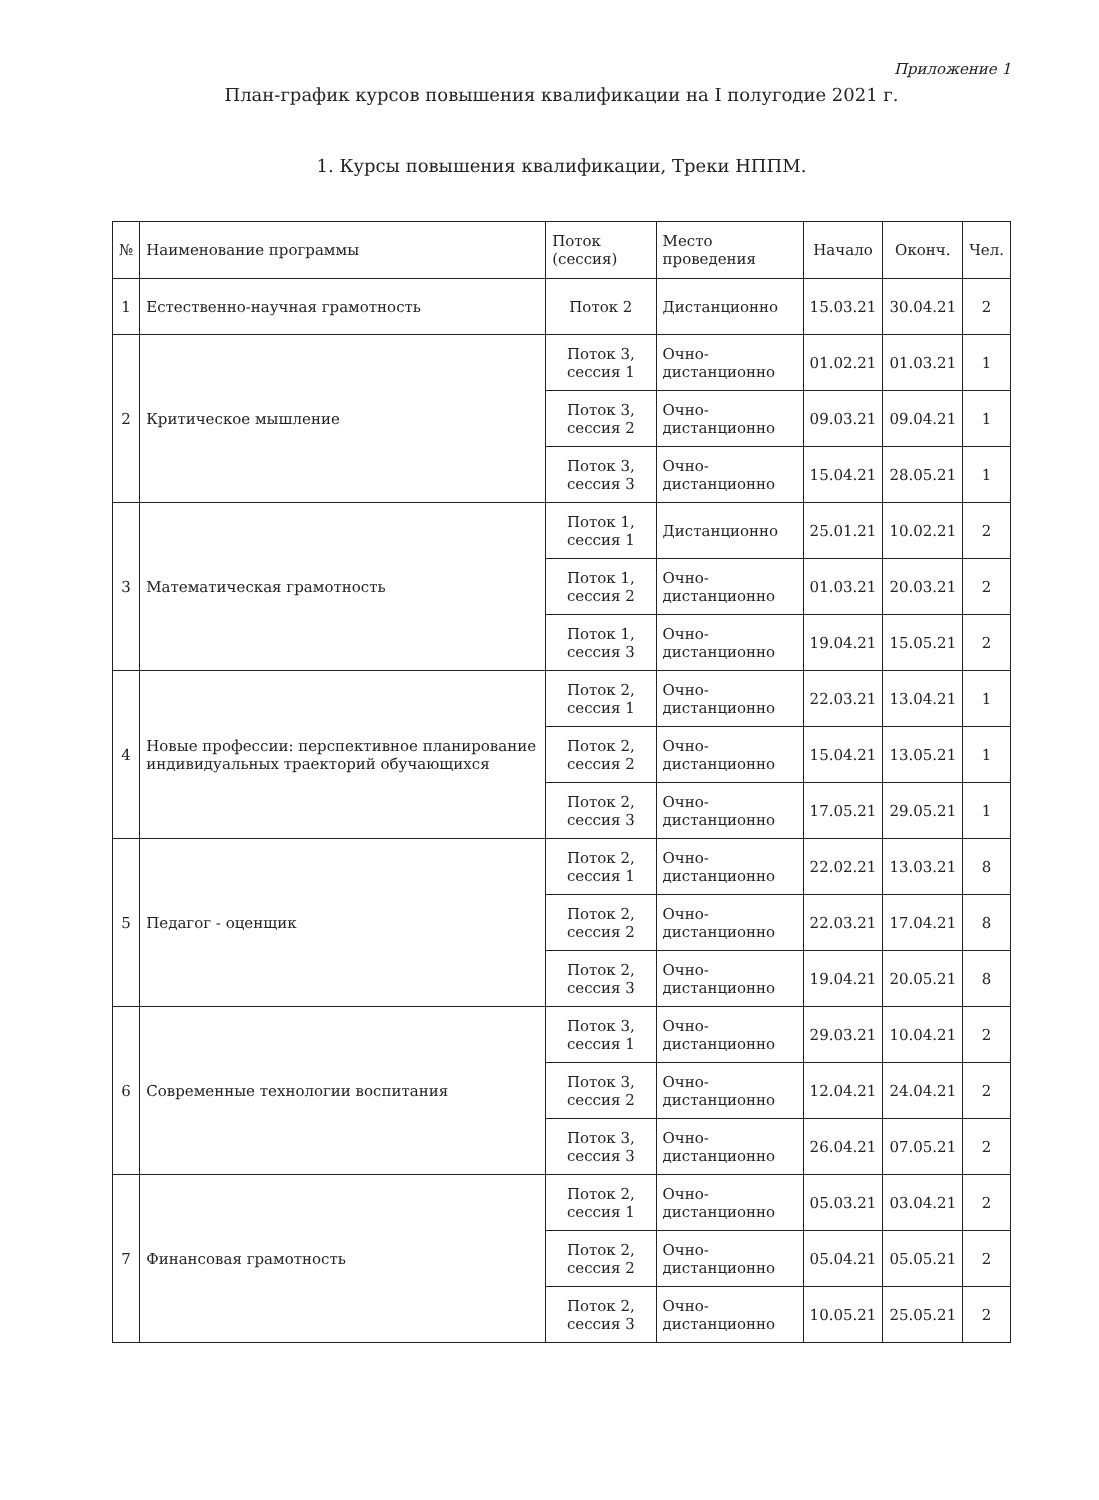Приложение 1
План-график курсов повышения квалификации на I полугодие 2021 г.
1. Курсы повышения квалификации, Треки НППМ.
| № | Наименование программы | Поток (сессия) | Место проведения | Начало | Оконч. | Чел. |
| --- | --- | --- | --- | --- | --- | --- |
| 1 | Естественно-научная грамотность | Поток 2 | Дистанционно | 15.03.21 | 30.04.21 | 2 |
| 2 | Критическое мышление | Поток 3, сессия 1 | Очно-дистанционно | 01.02.21 | 01.03.21 | 1 |
| | | Поток 3, сессия 2 | Очно-дистанционно | 09.03.21 | 09.04.21 | 1 |
| | | Поток 3, сессия 3 | Очно-дистанционно | 15.04.21 | 28.05.21 | 1 |
| 3 | Математическая грамотность | Поток 1, сессия 1 | Дистанционно | 25.01.21 | 10.02.21 | 2 |
| | | Поток 1, сессия 2 | Очно-дистанционно | 01.03.21 | 20.03.21 | 2 |
| | | Поток 1, сессия 3 | Очно-дистанционно | 19.04.21 | 15.05.21 | 2 |
| 4 | Новые профессии: перспективное планирование индивидуальных траекторий обучающихся | Поток 2, сессия 1 | Очно-дистанционно | 22.03.21 | 13.04.21 | 1 |
| | | Поток 2, сессия 2 | Очно-дистанционно | 15.04.21 | 13.05.21 | 1 |
| | | Поток 2, сессия 3 | Очно-дистанционно | 17.05.21 | 29.05.21 | 1 |
| 5 | Педагог - оценщик | Поток 2, сессия 1 | Очно-дистанционно | 22.02.21 | 13.03.21 | 8 |
| | | Поток 2, сессия 2 | Очно-дистанционно | 22.03.21 | 17.04.21 | 8 |
| | | Поток 2, сессия 3 | Очно-дистанционно | 19.04.21 | 20.05.21 | 8 |
| 6 | Современные технологии воспитания | Поток 3, сессия 1 | Очно-дистанционно | 29.03.21 | 10.04.21 | 2 |
| | | Поток 3, сессия 2 | Очно-дистанционно | 12.04.21 | 24.04.21 | 2 |
| | | Поток 3, сессия 3 | Очно-дистанционно | 26.04.21 | 07.05.21 | 2 |
| 7 | Финансовая грамотность | Поток 2, сессия 1 | Очно-дистанционно | 05.03.21 | 03.04.21 | 2 |
| | | Поток 2, сессия 2 | Очно-дистанционно | 05.04.21 | 05.05.21 | 2 |
| | | Поток 2, сессия 3 | Очно-дистанционно | 10.05.21 | 25.05.21 | 2 |